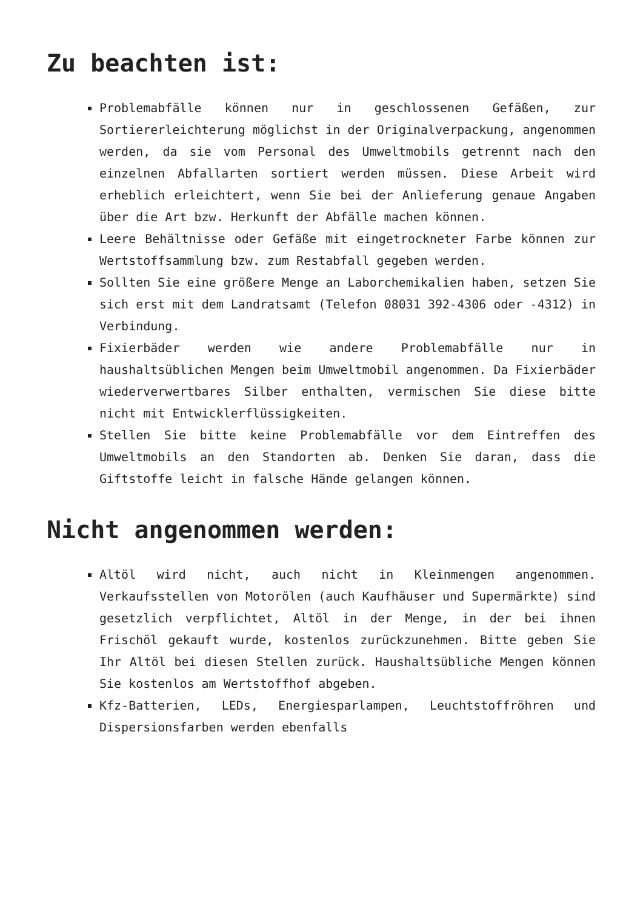Zu beachten ist:
Problemabfälle können nur in geschlossenen Gefäßen, zur Sortiererleichterung möglichst in der Originalverpackung, angenommen werden, da sie vom Personal des Umweltmobils getrennt nach den einzelnen Abfallarten sortiert werden müssen. Diese Arbeit wird erheblich erleichtert, wenn Sie bei der Anlieferung genaue Angaben über die Art bzw. Herkunft der Abfälle machen können.
Leere Behältnisse oder Gefäße mit eingetrockneter Farbe können zur Wertstoffsammlung bzw. zum Restabfall gegeben werden.
Sollten Sie eine größere Menge an Laborchemikalien haben, setzen Sie sich erst mit dem Landratsamt (Telefon 08031 392-4306 oder -4312) in Verbindung.
Fixierbäder werden wie andere Problemabfälle nur in haushaltsüblichen Mengen beim Umweltmobil angenommen. Da Fixierbäder wiederverwertbares Silber enthalten, vermischen Sie diese bitte nicht mit Entwicklerflüssigkeiten.
Stellen Sie bitte keine Problemabfälle vor dem Eintreffen des Umweltmobils an den Standorten ab. Denken Sie daran, dass die Giftstoffe leicht in falsche Hände gelangen können.
Nicht angenommen werden:
Altöl wird nicht, auch nicht in Kleinmengen angenommen. Verkaufsstellen von Motorölen (auch Kaufhäuser und Supermärkte) sind gesetzlich verpflichtet, Altöl in der Menge, in der bei ihnen Frischöl gekauft wurde, kostenlos zurückzunehmen. Bitte geben Sie Ihr Altöl bei diesen Stellen zurück. Haushaltsübliche Mengen können Sie kostenlos am Wertstoffhof abgeben.
Kfz-Batterien, LEDs, Energiesparlampen, Leuchtstoffröhren und Dispersionsfarben werden ebenfalls